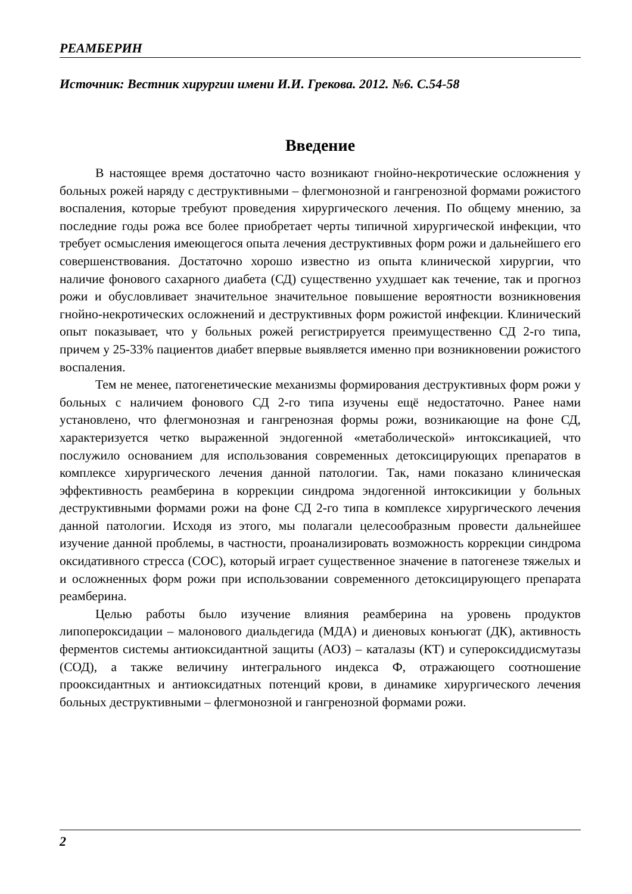РЕАМБЕРИН
Источник: Вестник хирургии имени И.И. Грекова. 2012. №6. С.54-58
Введение
В настоящее время достаточно часто возникают гнойно-некротические осложнения у больных рожей наряду с деструктивными – флегмонозной и гангренозной формами рожистого воспаления, которые требуют проведения хирургического лечения. По общему мнению, за последние годы рожа все более приобретает черты типичной хирургической инфекции, что требует осмысления имеющегося опыта лечения деструктивных форм рожи и дальнейшего его совершенствования. Достаточно хорошо известно из опыта клинической хирургии, что наличие фонового сахарного диабета (СД) существенно ухудшает как течение, так и прогноз рожи и обусловливает значительное значительное повышение вероятности возникновения гнойно-некротических осложнений и деструктивных форм рожистой инфекции. Клинический опыт показывает, что у больных рожей регистрируется преимущественно СД 2-го типа, причем у 25-33% пациентов диабет впервые выявляется именно при возникновении рожистого воспаления.
Тем не менее, патогенетические механизмы формирования деструктивных форм рожи у больных с наличием фонового СД 2-го типа изучены ещё недостаточно. Ранее нами установлено, что флегмонозная и гангренозная формы рожи, возникающие на фоне СД, характеризуется четко выраженной эндогенной «метаболической» интоксикацией, что послужило основанием для использования современных детоксицирующих препаратов в комплексе хирургического лечения данной патологии. Так, нами показано клиническая эффективность реамберина в коррекции синдрома эндогенной интоксикиции у больных деструктивными формами рожи на фоне СД 2-го типа в комплексе хирургического лечения данной патологии. Исходя из этого, мы полагали целесообразным провести дальнейшее изучение данной проблемы, в частности, проанализировать возможность коррекции синдрома оксидативного стресса (СОС), который играет существенное значение в патогенезе тяжелых и и осложненных форм рожи при использовании современного детоксицирующего препарата реамберина.
Целью работы было изучение влияния реамберина на уровень продуктов липопероксидации – малонового диальдегида (МДА) и диеновых конъюгат (ДК), активность ферментов системы антиоксидантной защиты (АОЗ) – каталазы (КТ) и супероксиддисмутазы (СОД), а также величину интегрального индекса Ф, отражающего соотношение прооксидантных и антиоксидатных потенций крови, в динамике хирургического лечения больных деструктивными – флегмонозной и гангренозной формами рожи.
2